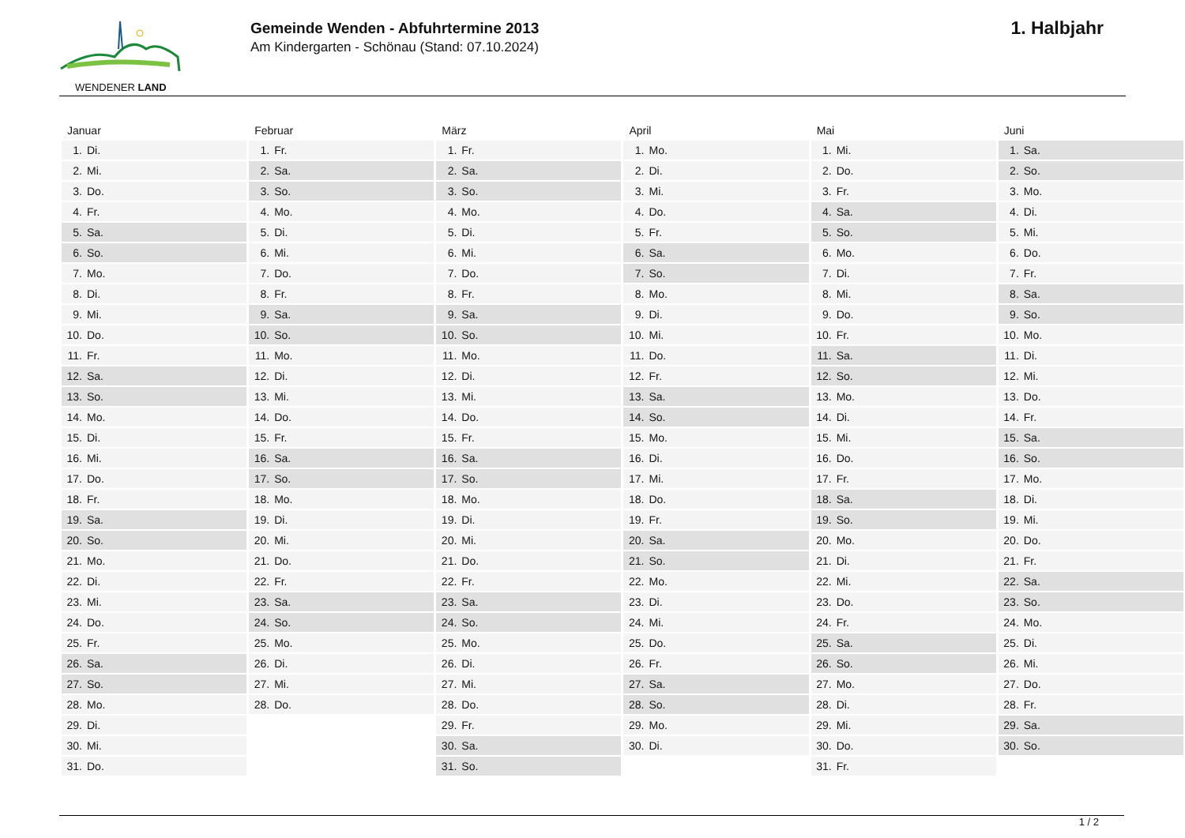WENDENER LAND
Gemeinde Wenden - Abfuhrtermine 2013
Am Kindergarten - Schönau (Stand: 07.10.2024)
1. Halbjahr
| Januar | Februar | März | April | Mai | Juni |
| --- | --- | --- | --- | --- | --- |
| 1. Di. | 1. Fr. | 1. Fr. | 1. Mo. | 1. Mi. | 1. Sa. |
| 2. Mi. | 2. Sa. | 2. Sa. | 2. Di. | 2. Do. | 2. So. |
| 3. Do. | 3. So. | 3. So. | 3. Mi. | 3. Fr. | 3. Mo. |
| 4. Fr. | 4. Mo. | 4. Mo. | 4. Do. | 4. Sa. | 4. Di. |
| 5. Sa. | 5. Di. | 5. Di. | 5. Fr. | 5. So. | 5. Mi. |
| 6. So. | 6. Mi. | 6. Mi. | 6. Sa. | 6. Mo. | 6. Do. |
| 7. Mo. | 7. Do. | 7. Do. | 7. So. | 7. Di. | 7. Fr. |
| 8. Di. | 8. Fr. | 8. Fr. | 8. Mo. | 8. Mi. | 8. Sa. |
| 9. Mi. | 9. Sa. | 9. Sa. | 9. Di. | 9. Do. | 9. So. |
| 10. Do. | 10. So. | 10. So. | 10. Mi. | 10. Fr. | 10. Mo. |
| 11. Fr. | 11. Mo. | 11. Mo. | 11. Do. | 11. Sa. | 11. Di. |
| 12. Sa. | 12. Di. | 12. Di. | 12. Fr. | 12. So. | 12. Mi. |
| 13. So. | 13. Mi. | 13. Mi. | 13. Sa. | 13. Mo. | 13. Do. |
| 14. Mo. | 14. Do. | 14. Do. | 14. So. | 14. Di. | 14. Fr. |
| 15. Di. | 15. Fr. | 15. Fr. | 15. Mo. | 15. Mi. | 15. Sa. |
| 16. Mi. | 16. Sa. | 16. Sa. | 16. Di. | 16. Do. | 16. So. |
| 17. Do. | 17. So. | 17. So. | 17. Mi. | 17. Fr. | 17. Mo. |
| 18. Fr. | 18. Mo. | 18. Mo. | 18. Do. | 18. Sa. | 18. Di. |
| 19. Sa. | 19. Di. | 19. Di. | 19. Fr. | 19. So. | 19. Mi. |
| 20. So. | 20. Mi. | 20. Mi. | 20. Sa. | 20. Mo. | 20. Do. |
| 21. Mo. | 21. Do. | 21. Do. | 21. So. | 21. Di. | 21. Fr. |
| 22. Di. | 22. Fr. | 22. Fr. | 22. Mo. | 22. Mi. | 22. Sa. |
| 23. Mi. | 23. Sa. | 23. Sa. | 23. Di. | 23. Do. | 23. So. |
| 24. Do. | 24. So. | 24. So. | 24. Mi. | 24. Fr. | 24. Mo. |
| 25. Fr. | 25. Mo. | 25. Mo. | 25. Do. | 25. Sa. | 25. Di. |
| 26. Sa. | 26. Di. | 26. Di. | 26. Fr. | 26. So. | 26. Mi. |
| 27. So. | 27. Mi. | 27. Mi. | 27. Sa. | 27. Mo. | 27. Do. |
| 28. Mo. | 28. Do. | 28. Do. | 28. So. | 28. Di. | 28. Fr. |
| 29. Di. | | 29. Fr. | 29. Mo. | 29. Mi. | 29. Sa. |
| 30. Mi. | | 30. Sa. | 30. Di. | 30. Do. | 30. So. |
| 31. Do. | | 31. So. | | 31. Fr. | |
1 / 2